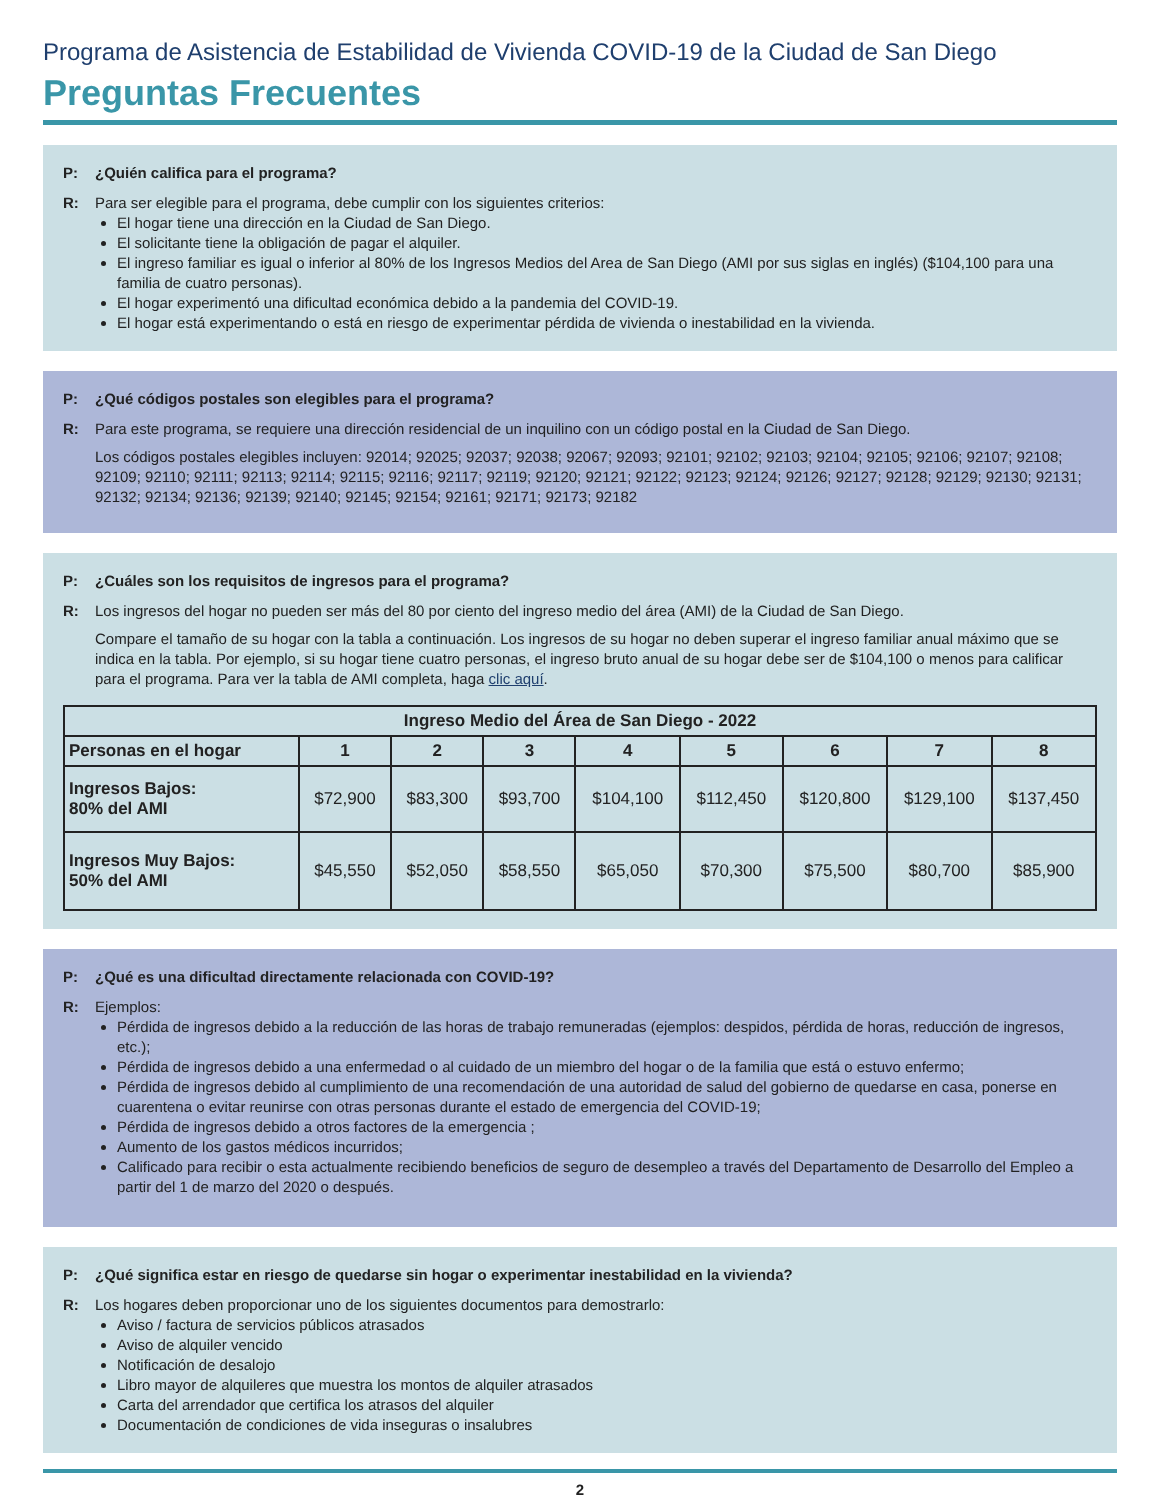Programa de Asistencia de Estabilidad de Vivienda COVID-19 de la Ciudad de San Diego
Preguntas Frecuentes
P: ¿Quién califica para el programa?
R: Para ser elegible para el programa, debe cumplir con los siguientes criterios:
El hogar tiene una dirección en la Ciudad de San Diego.
El solicitante tiene la obligación de pagar el alquiler.
El ingreso familiar es igual o inferior al 80% de los Ingresos Medios del Area de San Diego (AMI por sus siglas en inglés) ($104,100 para una familia de cuatro personas).
El hogar experimentó una dificultad económica debido a la pandemia del COVID-19.
El hogar está experimentando o está en riesgo de experimentar pérdida de vivienda o inestabilidad en la vivienda.
P: ¿Qué códigos postales son elegibles para el programa?
R: Para este programa, se requiere una dirección residencial de un inquilino con un código postal en la Ciudad de San Diego.
Los códigos postales elegibles incluyen: 92014; 92025; 92037; 92038; 92067; 92093; 92101; 92102; 92103; 92104; 92105; 92106; 92107; 92108; 92109; 92110; 92111; 92113; 92114; 92115; 92116; 92117; 92119; 92120; 92121; 92122; 92123; 92124; 92126; 92127; 92128; 92129; 92130; 92131; 92132; 92134; 92136; 92139; 92140; 92145; 92154; 92161; 92171; 92173; 92182
P: ¿Cuáles son los requisitos de ingresos para el programa?
R: Los ingresos del hogar no pueden ser más del 80 por ciento del ingreso medio del área (AMI) de la Ciudad de San Diego.
Compare el tamaño de su hogar con la tabla a continuación. Los ingresos de su hogar no deben superar el ingreso familiar anual máximo que se indica en la tabla. Por ejemplo, si su hogar tiene cuatro personas, el ingreso bruto anual de su hogar debe ser de $104,100 o menos para calificar para el programa. Para ver la tabla de AMI completa, haga clic aquí.
| Ingreso Medio del Área de San Diego - 2022 | | | | | | | | |
| --- | --- | --- | --- | --- | --- | --- | --- | --- |
| Personas en el hogar | 1 | 2 | 3 | 4 | 5 | 6 | 7 | 8 |
| Ingresos Bajos: 80% del AMI | $72,900 | $83,300 | $93,700 | $104,100 | $112,450 | $120,800 | $129,100 | $137,450 |
| Ingresos Muy Bajos: 50% del AMI | $45,550 | $52,050 | $58,550 | $65,050 | $70,300 | $75,500 | $80,700 | $85,900 |
P: ¿Qué es una dificultad directamente relacionada con COVID-19?
R: Ejemplos:
Pérdida de ingresos debido a la reducción de las horas de trabajo remuneradas (ejemplos: despidos, pérdida de horas, reducción de ingresos, etc.);
Pérdida de ingresos debido a una enfermedad o al cuidado de un miembro del hogar o de la familia que está o estuvo enfermo;
Pérdida de ingresos debido al cumplimiento de una recomendación de una autoridad de salud del gobierno de quedarse en casa, ponerse en cuarentena o evitar reunirse con otras personas durante el estado de emergencia del COVID-19;
Pérdida de ingresos debido a otros factores de la emergencia ;
Aumento de los gastos médicos incurridos;
Calificado para recibir o esta actualmente recibiendo beneficios de seguro de desempleo a través del Departamento de Desarrollo del Empleo a partir del 1 de marzo del 2020 o después.
P: ¿Qué significa estar en riesgo de quedarse sin hogar o experimentar inestabilidad en la vivienda?
R: Los hogares deben proporcionar uno de los siguientes documentos para demostrarlo:
Aviso / factura de servicios públicos atrasados
Aviso de alquiler vencido
Notificación de desalojo
Libro mayor de alquileres que muestra los montos de alquiler atrasados
Carta del arrendador que certifica los atrasos del alquiler
Documentación de condiciones de vida inseguras o insalubres
2